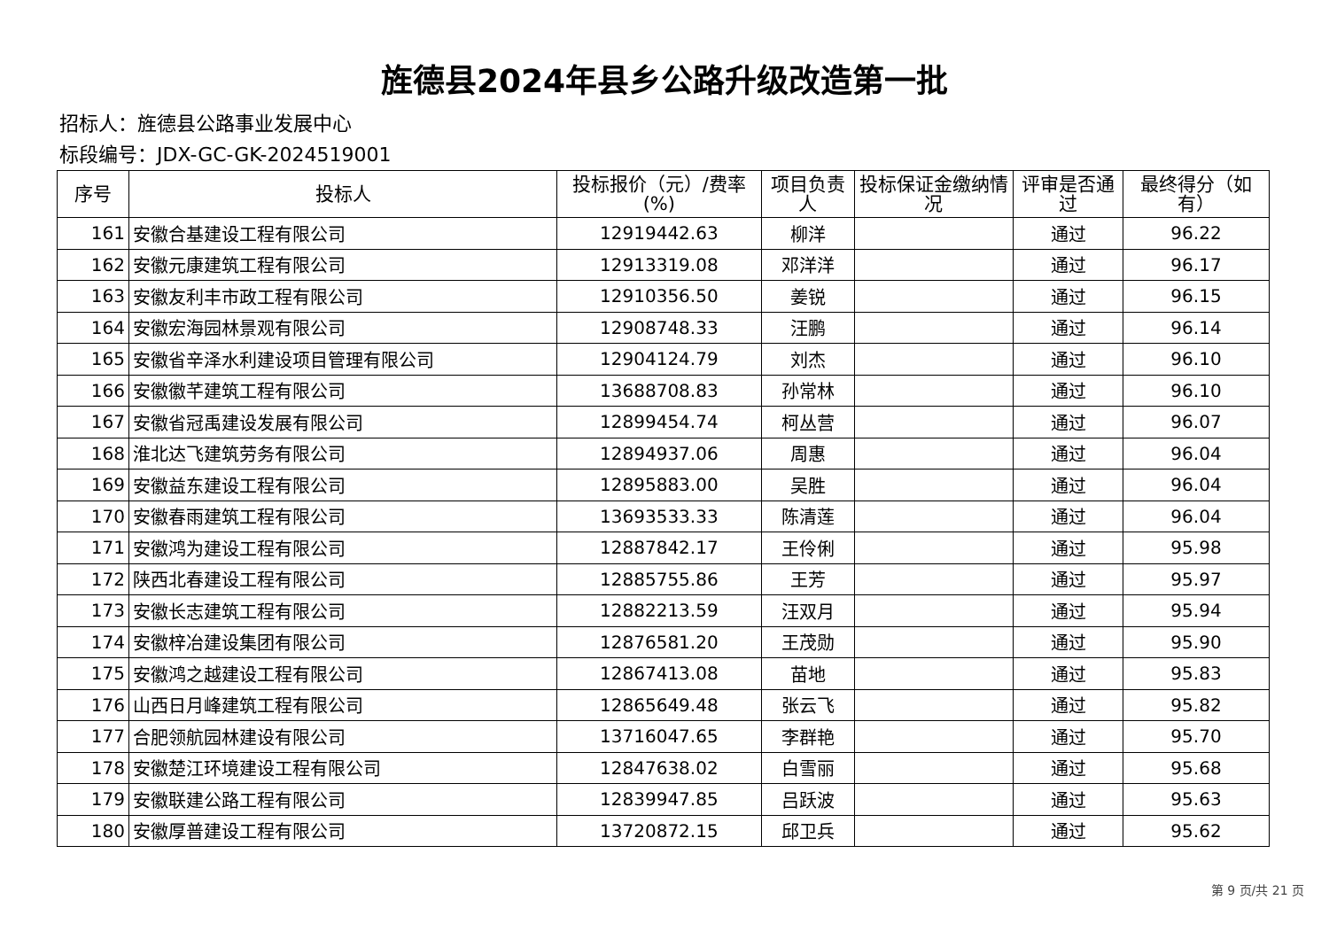旌德县2024年县乡公路升级改造第一批
招标人：旌德县公路事业发展中心
标段编号：JDX-GC-GK-2024519001
| 序号 | 投标人 | 投标报价（元）/费率(%) | 项目负责人 | 投标保证金缴纳情况 | 评审是否通过 | 最终得分（如有） |
| --- | --- | --- | --- | --- | --- | --- |
| 161 | 安徽合基建设工程有限公司 | 12919442.63 | 柳洋 | | 通过 | 96.22 |
| 162 | 安徽元康建筑工程有限公司 | 12913319.08 | 邓洋洋 | | 通过 | 96.17 |
| 163 | 安徽友利丰市政工程有限公司 | 12910356.50 | 姜锐 | | 通过 | 96.15 |
| 164 | 安徽宏海园林景观有限公司 | 12908748.33 | 汪鹏 | | 通过 | 96.14 |
| 165 | 安徽省辛泽水利建设项目管理有限公司 | 12904124.79 | 刘杰 | | 通过 | 96.10 |
| 166 | 安徽徽芊建筑工程有限公司 | 13688708.83 | 孙常林 | | 通过 | 96.10 |
| 167 | 安徽省冠禹建设发展有限公司 | 12899454.74 | 柯丛营 | | 通过 | 96.07 |
| 168 | 淮北达飞建筑劳务有限公司 | 12894937.06 | 周惠 | | 通过 | 96.04 |
| 169 | 安徽益东建设工程有限公司 | 12895883.00 | 吴胜 | | 通过 | 96.04 |
| 170 | 安徽春雨建筑工程有限公司 | 13693533.33 | 陈清莲 | | 通过 | 96.04 |
| 171 | 安徽鸿为建设工程有限公司 | 12887842.17 | 王伶俐 | | 通过 | 95.98 |
| 172 | 陕西北春建设工程有限公司 | 12885755.86 | 王芳 | | 通过 | 95.97 |
| 173 | 安徽长志建筑工程有限公司 | 12882213.59 | 汪双月 | | 通过 | 95.94 |
| 174 | 安徽梓冶建设集团有限公司 | 12876581.20 | 王茂勋 | | 通过 | 95.90 |
| 175 | 安徽鸿之越建设工程有限公司 | 12867413.08 | 苗地 | | 通过 | 95.83 |
| 176 | 山西日月峰建筑工程有限公司 | 12865649.48 | 张云飞 | | 通过 | 95.82 |
| 177 | 合肥领航园林建设有限公司 | 13716047.65 | 李群艳 | | 通过 | 95.70 |
| 178 | 安徽楚江环境建设工程有限公司 | 12847638.02 | 白雪丽 | | 通过 | 95.68 |
| 179 | 安徽联建公路工程有限公司 | 12839947.85 | 吕跃波 | | 通过 | 95.63 |
| 180 | 安徽厚普建设工程有限公司 | 13720872.15 | 邱卫兵 | | 通过 | 95.62 |
第 9 页/共 21 页